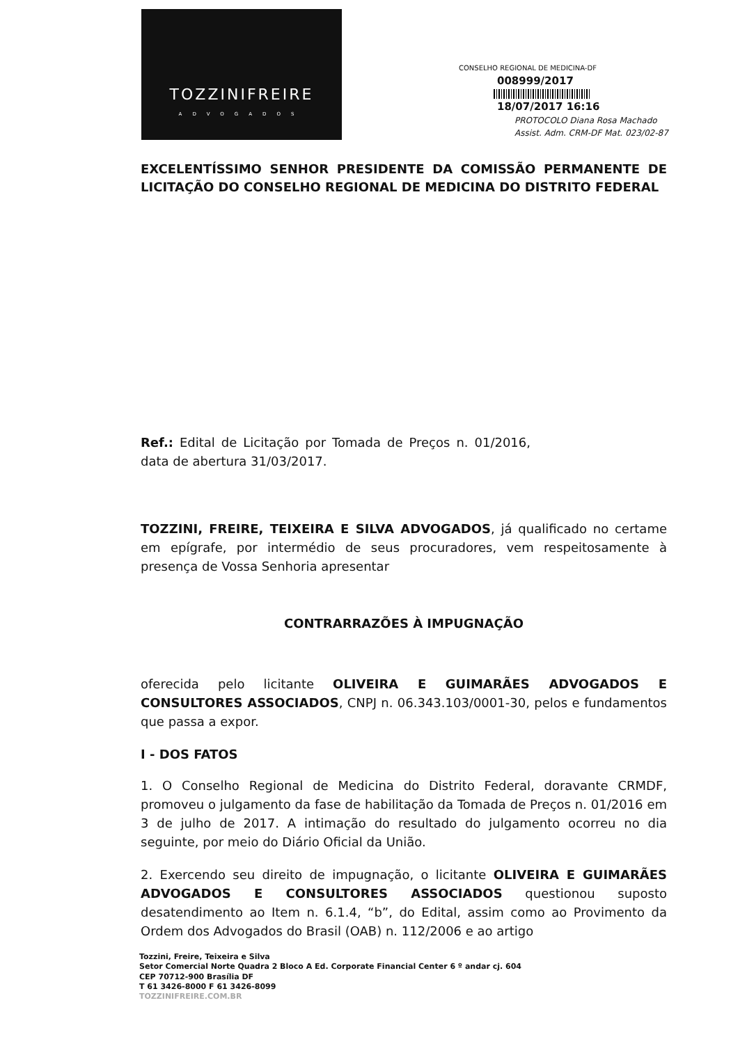TOZZINIFREIRE
ADVOGADOS
CONSELHO REGIONAL DE MEDICINA-DF
008999/2017
18/07/2017 16:16
PROTOCOLO Diana Rosa Machado
Assist. Adm. CRM-DF Mat. 023/02-87
EXCELENTÍSSIMO SENHOR PRESIDENTE DA COMISSÃO PERMANENTE DE LICITAÇÃO DO CONSELHO REGIONAL DE MEDICINA DO DISTRITO FEDERAL
Ref.: Edital de Licitação por Tomada de Preços n. 01/2016, data de abertura 31/03/2017.
TOZZINI, FREIRE, TEIXEIRA E SILVA ADVOGADOS, já qualificado no certame em epígrafe, por intermédio de seus procuradores, vem respeitosamente à presença de Vossa Senhoria apresentar
CONTRARRAZÕES À IMPUGNAÇÃO
oferecida pelo licitante OLIVEIRA E GUIMARÃES ADVOGADOS E CONSULTORES ASSOCIADOS, CNPJ n. 06.343.103/0001-30, pelos e fundamentos que passa a expor.
I - DOS FATOS
1. O Conselho Regional de Medicina do Distrito Federal, doravante CRMDF, promoveu o julgamento da fase de habilitação da Tomada de Preços n. 01/2016 em 3 de julho de 2017. A intimação do resultado do julgamento ocorreu no dia seguinte, por meio do Diário Oficial da União.
2. Exercendo seu direito de impugnação, o licitante OLIVEIRA E GUIMARÃES ADVOGADOS E CONSULTORES ASSOCIADOS questionou suposto desatendimento ao Item n. 6.1.4, “b”, do Edital, assim como ao Provimento da Ordem dos Advogados do Brasil (OAB) n. 112/2006 e ao artigo
Tozzini, Freire, Teixeira e Silva
Setor Comercial Norte Quadra 2 Bloco A Ed. Corporate Financial Center 6 º andar cj. 604
CEP 70712-900 Brasília DF
T 61 3426-8000 F 61 3426-8099
TOZZINIFREIRE.COM.BR